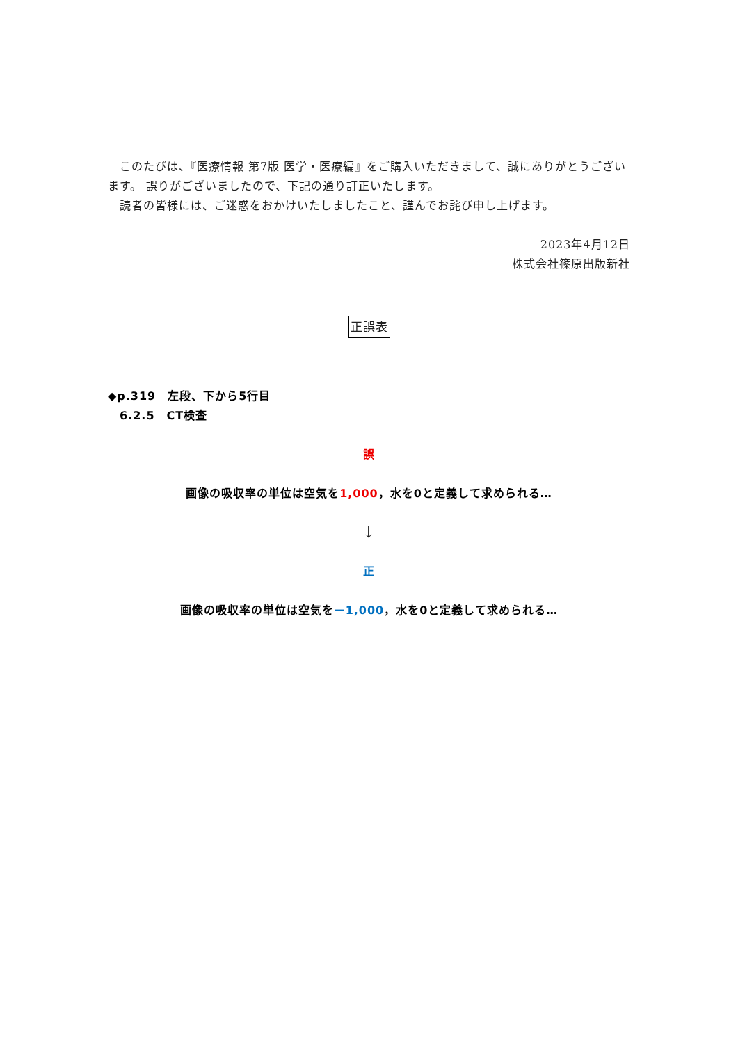このたびは、『医療情報 第7版 医学・医療編』をご購入いただきまして、誠にありがとうございます。 誤りがございましたので、下記の通り訂正いたします。
　読者の皆様には、ご迷惑をおかけいたしましたこと、謹んでお詫び申し上げます。
2023年4月12日
株式会社篠原出版新社
正誤表
◆p.319　左段、下から5行目
　6.2.5　CT検査
誤
画像の吸収率の単位は空気を1,000，水を0と定義して求められる…
↓
正
画像の吸収率の単位は空気を－1,000，水を0と定義して求められる…